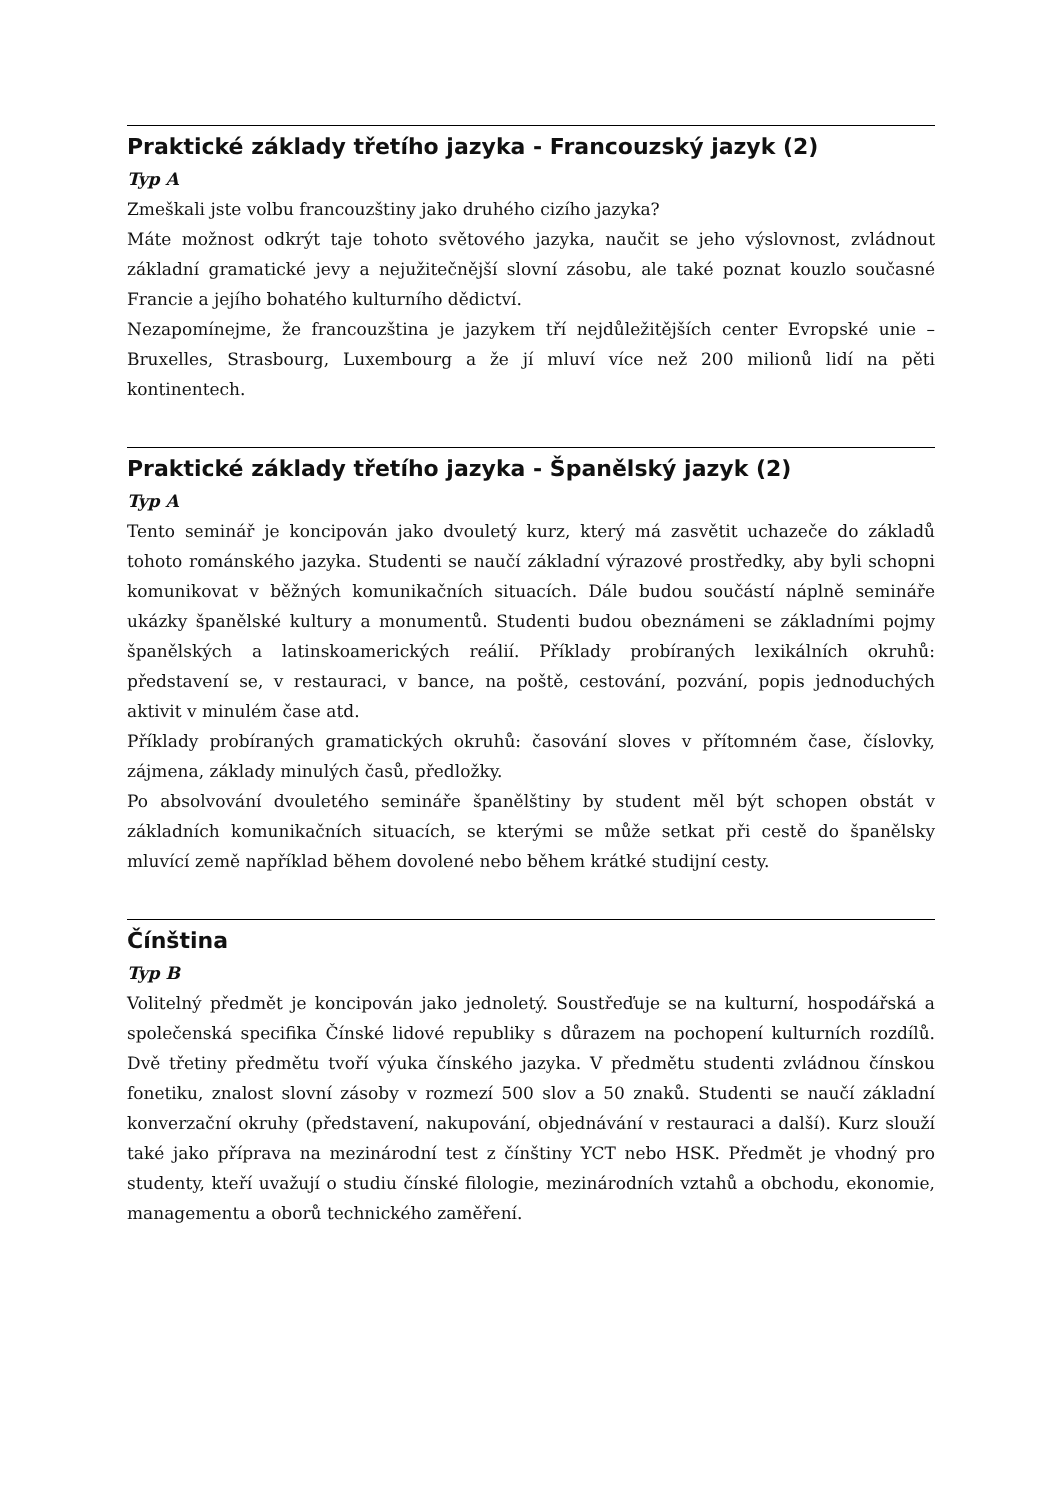Praktické základy třetího jazyka - Francouzský jazyk (2)
Typ A
Zmeškali jste volbu francouzštiny jako druhého cizího jazyka?
Máte možnost odkrýt taje tohoto světového jazyka, naučit se jeho výslovnost, zvládnout základní gramatické jevy a nejužitečnější slovní zásobu, ale také poznat kouzlo současné Francie a jejího bohatého kulturního dědictví.
Nezapomínejme, že francouzština je jazykem tří nejdůležitějších center Evropské unie – Bruxelles, Strasbourg, Luxembourg a že jí mluví více než 200 milionů lidí na pěti kontinentech.
Praktické základy třetího jazyka - Španělský jazyk (2)
Typ A
Tento seminář je koncipován jako dvouletý kurz, který má zasvětit uchazeče do základů tohoto románského jazyka. Studenti se naučí základní výrazové prostředky, aby byli schopni komunikovat v běžných komunikačních situacích. Dále budou součástí náplně semináře ukázky španělské kultury a monumentů. Studenti budou obeznámeni se základními pojmy španělských a latinskoamerických reálií. Příklady probíraných lexikálních okruhů: představení se, v restauraci, v bance, na poště, cestování, pozvání, popis jednoduchých aktivit v minulém čase atd.
Příklady probíraných gramatických okruhů: časování sloves v přítomném čase, číslovky, zájmena, základy minulých časů, předložky.
Po absolvování dvouletého semináře španělštiny by student měl být schopen obstát v základních komunikačních situacích, se kterými se může setkat při cestě do španělsky mluvící země například během dovolené nebo během krátké studijní cesty.
Čínština
Typ B
Volitelný předmět je koncipován jako jednoletý. Soustřeďuje se na kulturní, hospodářská a společenská specifika Čínské lidové republiky s důrazem na pochopení kulturních rozdílů. Dvě třetiny předmětu tvoří výuka čínského jazyka. V předmětu studenti zvládnou čínskou fonetiku, znalost slovní zásoby v rozmezí 500 slov a 50 znaků. Studenti se naučí základní konverzační okruhy (představení, nakupování, objednávání v restauraci a další). Kurz slouží také jako příprava na mezinárodní test z čínštiny YCT nebo HSK. Předmět je vhodný pro studenty, kteří uvažují o studiu čínské filologie, mezinárodních vztahů a obchodu, ekonomie, managementu a oborů technického zaměření.